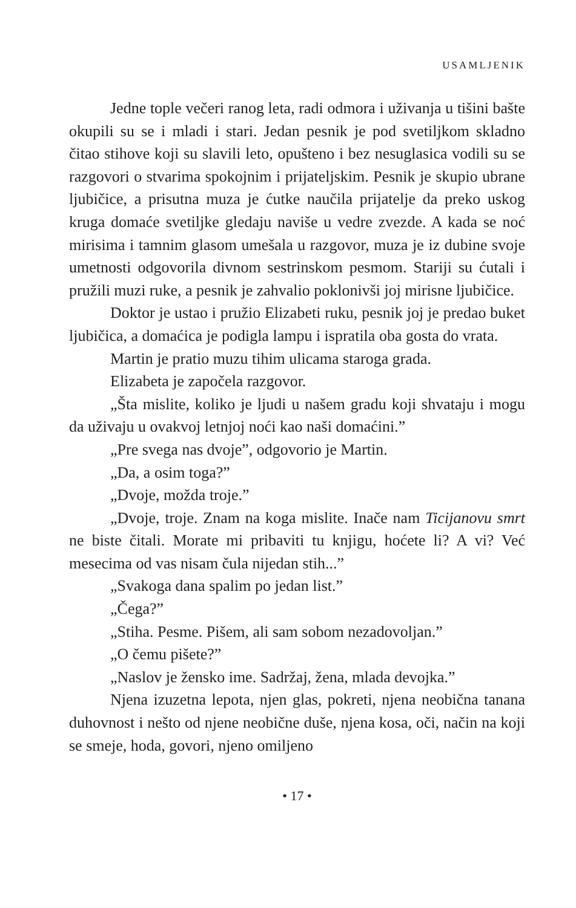USAMLJENIK
Jedne tople večeri ranog leta, radi odmora i uživanja u tišini bašte okupili su se i mladi i stari. Jedan pesnik je pod svetiljkom skladno čitao stihove koji su slavili leto, opušteno i bez nesuglasica vodili su se razgovori o stvarima spokojnim i prijateljskim. Pesnik je skupio ubrane ljubičice, a prisutna muza je ćutke naučila prijatelje da preko uskog kruga domaće svetiljke gledaju naviše u vedre zvezde. A kada se noć mirisima i tamnim glasom umešala u razgovor, muza je iz dubine svoje umetnosti odgovorila divnom sestrinskom pesmom. Stariji su ćutali i pružili muzi ruke, a pesnik je zahvalio poklonivši joj mirisne ljubičice.
Doktor je ustao i pružio Elizabeti ruku, pesnik joj je predao buket ljubičica, a domaćica je podigla lampu i ispratila oba gosta do vrata.
Martin je pratio muzu tihim ulicama staroga grada.
Elizabeta je započela razgovor.
„Šta mislite, koliko je ljudi u našem gradu koji shvataju i mogu da uživaju u ovakvoj letnjoj noći kao naši domaćini.”
„Pre svega nas dvoje”, odgovorio je Martin.
„Da, a osim toga?”
„Dvoje, možda troje.”
„Dvoje, troje. Znam na koga mislite. Inače nam Ticijanovu smrt ne biste čitali. Morate mi pribaviti tu knjigu, hoćete li? A vi? Već mesecima od vas nisam čula nijedan stih...”
„Svakoga dana spalim po jedan list.”
„Čega?”
„Stiha. Pesme. Pišem, ali sam sobom nezadovoljan.”
„O čemu pišete?”
„Naslov je žensko ime. Sadržaj, žena, mlada devojka.”
Njena izuzetna lepota, njen glas, pokreti, njena neobična tanana duhovnost i nešto od njene neobične duše, njena kosa, oči, način na koji se smeje, hoda, govori, njeno omiljeno
• 17 •